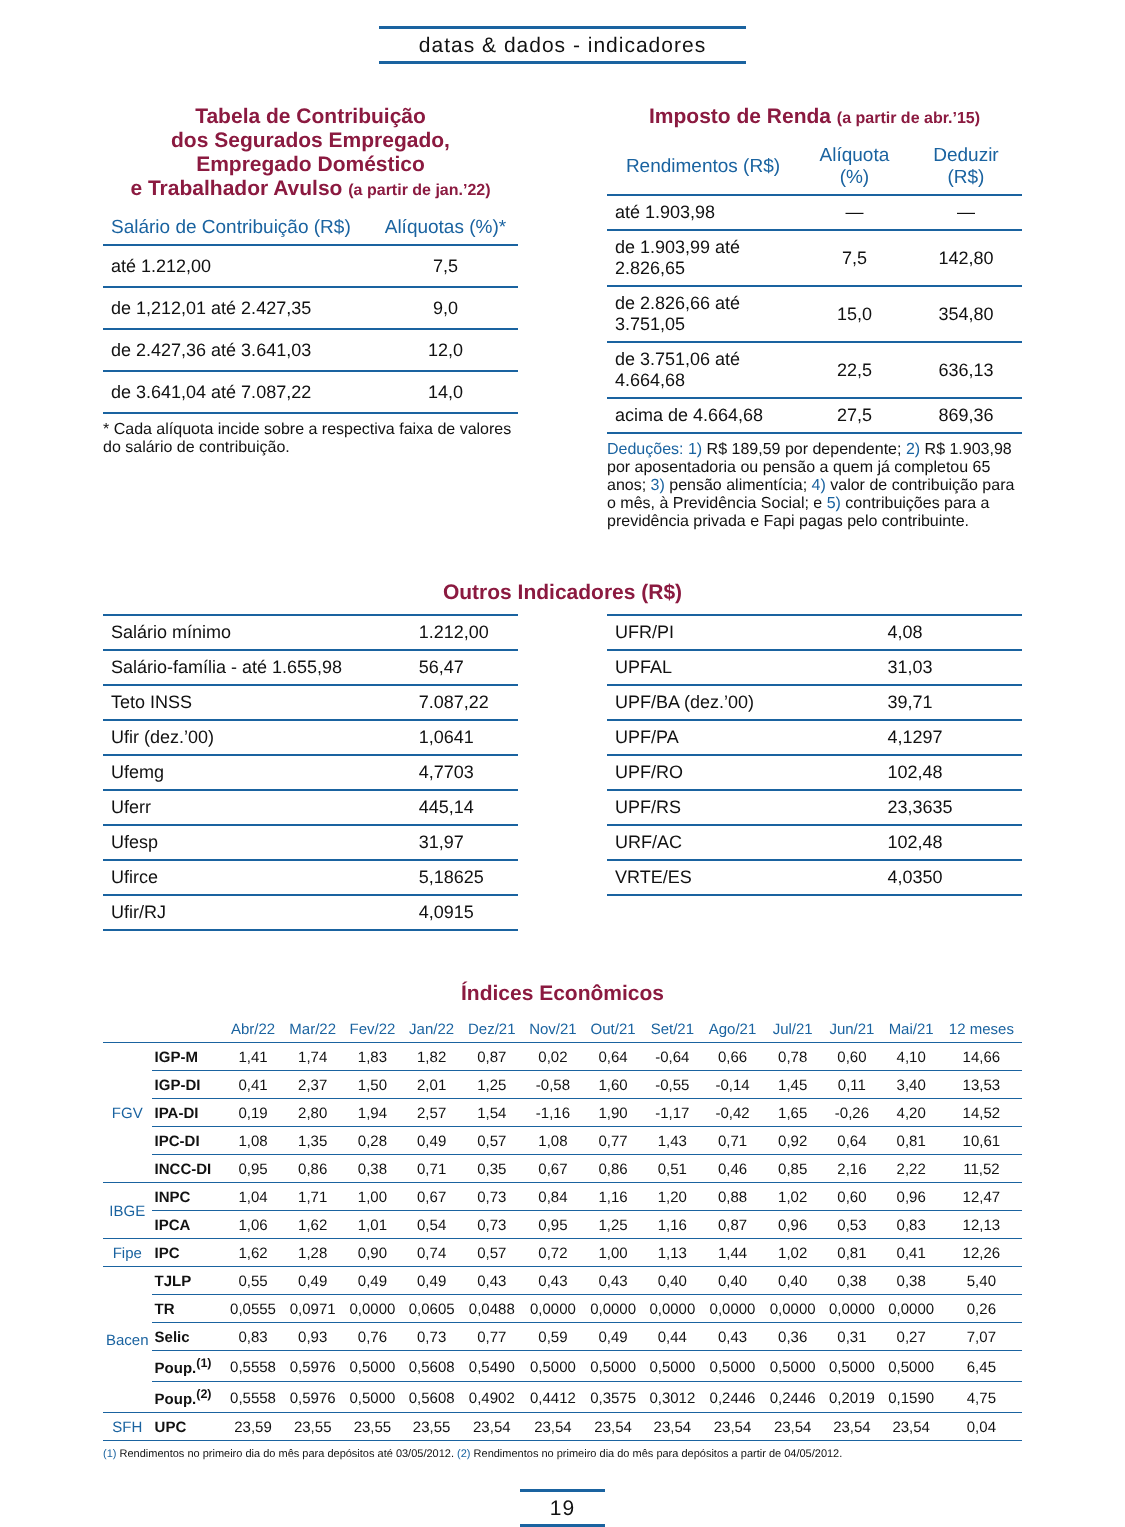datas & dados - indicadores
Tabela de Contribuição
dos Segurados Empregado,
Empregado Doméstico
e Trabalhador Avulso (a partir de jan.’22)
| Salário de Contribuição (R$) | Alíquotas (%)* |
| --- | --- |
| até 1.212,00 | 7,5 |
| de 1,212,01 até 2.427,35 | 9,0 |
| de 2.427,36 até 3.641,03 | 12,0 |
| de 3.641,04 até 7.087,22 | 14,0 |
* Cada alíquota incide sobre a respectiva faixa de valores do salário de contribuição.
Imposto de Renda (a partir de abr.’15)
| Rendimentos (R$) | Alíquota (%) | Deduzir (R$) |
| --- | --- | --- |
| até 1.903,98 | — | — |
| de 1.903,99 até 2.826,65 | 7,5 | 142,80 |
| de 2.826,66 até 3.751,05 | 15,0 | 354,80 |
| de 3.751,06 até 4.664,68 | 22,5 | 636,13 |
| acima de 4.664,68 | 27,5 | 869,36 |
Deduções: 1) R$ 189,59 por dependente; 2) R$ 1.903,98 por aposentadoria ou pensão a quem já completou 65 anos; 3) pensão alimentícia; 4) valor de contribuição para o mês, à Previdência Social; e 5) contribuições para a previdência privada e Fapi pagas pelo contribuinte.
Outros Indicadores (R$)
| Salário mínimo | 1.212,00 |
| Salário-família - até 1.655,98 | 56,47 |
| Teto INSS | 7.087,22 |
| Ufir (dez.’00) | 1,0641 |
| Ufemg | 4,7703 |
| Uferr | 445,14 |
| Ufesp | 31,97 |
| Ufirce | 5,18625 |
| Ufir/RJ | 4,0915 |
| UFR/PI | 4,08 |
| UPFAL | 31,03 |
| UPF/BA (dez.’00) | 39,71 |
| UPF/PA | 4,1297 |
| UPF/RO | 102,48 |
| UPF/RS | 23,3635 |
| URF/AC | 102,48 |
| VRTE/ES | 4,0350 |
Índices Econômicos
| | | Abr/22 | Mar/22 | Fev/22 | Jan/22 | Dez/21 | Nov/21 | Out/21 | Set/21 | Ago/21 | Jul/21 | Jun/21 | Mai/21 | 12 meses |
| --- | --- | --- | --- | --- | --- | --- | --- | --- | --- | --- | --- | --- | --- | --- |
| FGV | IGP-M | 1,41 | 1,74 | 1,83 | 1,82 | 0,87 | 0,02 | 0,64 | -0,64 | 0,66 | 0,78 | 0,60 | 4,10 | 14,66 |
| | IGP-DI | 0,41 | 2,37 | 1,50 | 2,01 | 1,25 | -0,58 | 1,60 | -0,55 | -0,14 | 1,45 | 0,11 | 3,40 | 13,53 |
| | IPA-DI | 0,19 | 2,80 | 1,94 | 2,57 | 1,54 | -1,16 | 1,90 | -1,17 | -0,42 | 1,65 | -0,26 | 4,20 | 14,52 |
| | IPC-DI | 1,08 | 1,35 | 0,28 | 0,49 | 0,57 | 1,08 | 0,77 | 1,43 | 0,71 | 0,92 | 0,64 | 0,81 | 10,61 |
| | INCC-DI | 0,95 | 0,86 | 0,38 | 0,71 | 0,35 | 0,67 | 0,86 | 0,51 | 0,46 | 0,85 | 2,16 | 2,22 | 11,52 |
| IBGE | INPC | 1,04 | 1,71 | 1,00 | 0,67 | 0,73 | 0,84 | 1,16 | 1,20 | 0,88 | 1,02 | 0,60 | 0,96 | 12,47 |
| | IPCA | 1,06 | 1,62 | 1,01 | 0,54 | 0,73 | 0,95 | 1,25 | 1,16 | 0,87 | 0,96 | 0,53 | 0,83 | 12,13 |
| Fipe | IPC | 1,62 | 1,28 | 0,90 | 0,74 | 0,57 | 0,72 | 1,00 | 1,13 | 1,44 | 1,02 | 0,81 | 0,41 | 12,26 |
| Bacen | TJLP | 0,55 | 0,49 | 0,49 | 0,49 | 0,43 | 0,43 | 0,43 | 0,40 | 0,40 | 0,40 | 0,38 | 0,38 | 5,40 |
| | TR | 0,0555 | 0,0971 | 0,0000 | 0,0605 | 0,0488 | 0,0000 | 0,0000 | 0,0000 | 0,0000 | 0,0000 | 0,0000 | 0,0000 | 0,26 |
| | Selic | 0,83 | 0,93 | 0,76 | 0,73 | 0,77 | 0,59 | 0,49 | 0,44 | 0,43 | 0,36 | 0,31 | 0,27 | 7,07 |
| | Poup.<sup>(1)</sup> | 0,5558 | 0,5976 | 0,5000 | 0,5608 | 0,5490 | 0,5000 | 0,5000 | 0,5000 | 0,5000 | 0,5000 | 0,5000 | 0,5000 | 6,45 |
| | Poup.<sup>(2)</sup> | 0,5558 | 0,5976 | 0,5000 | 0,5608 | 0,4902 | 0,4412 | 0,3575 | 0,3012 | 0,2446 | 0,2446 | 0,2019 | 0,1590 | 4,75 |
| SFH | UPC | 23,59 | 23,55 | 23,55 | 23,55 | 23,54 | 23,54 | 23,54 | 23,54 | 23,54 | 23,54 | 23,54 | 23,54 | 0,04 |
(1) Rendimentos no primeiro dia do mês para depósitos até 03/05/2012. (2) Rendimentos no primeiro dia do mês para depósitos a partir de 04/05/2012.
19